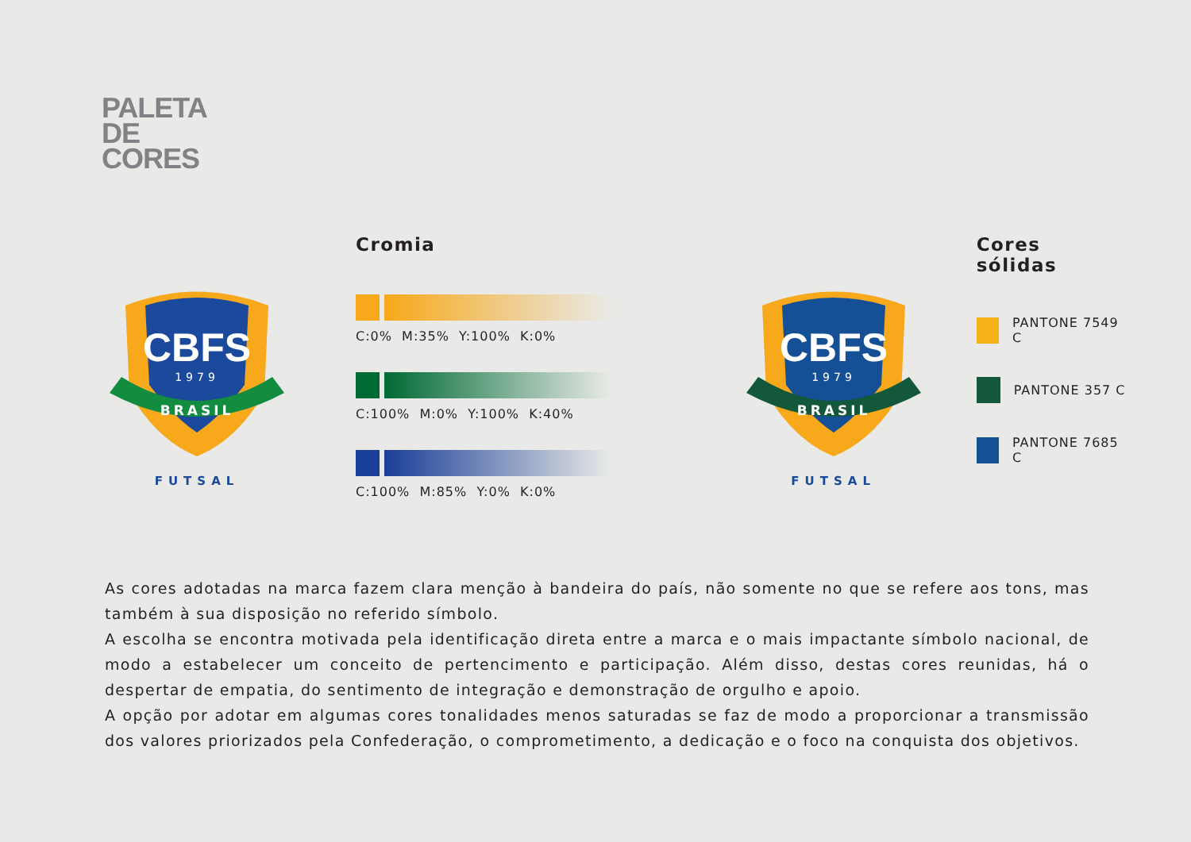PALETA
DE
CORES
CBFS
1979
BRASIL
FUTSAL
Cromia
C:0% M:35% Y:100% K:0%
C:100% M:0% Y:100% K:40%
C:100% M:85% Y:0% K:0%
CBFS
1979
BRASIL
FUTSAL
Cores sólidas
PANTONE 7549 C
PANTONE 357 C
PANTONE 7685 C
As cores adotadas na marca fazem clara menção à bandeira do país, não somente no que se refere aos tons, mas também à sua disposição no referido símbolo.
A escolha se encontra motivada pela identificação direta entre a marca e o mais impactante símbolo nacional, de modo a estabelecer um conceito de pertencimento e participação. Além disso, destas cores reunidas, há o despertar de empatia, do sentimento de integração e demonstração de orgulho e apoio.
A opção por adotar em algumas cores tonalidades menos saturadas se faz de modo a proporcionar a transmissão dos valores priorizados pela Confederação, o comprometimento, a dedicação e o foco na conquista dos objetivos.